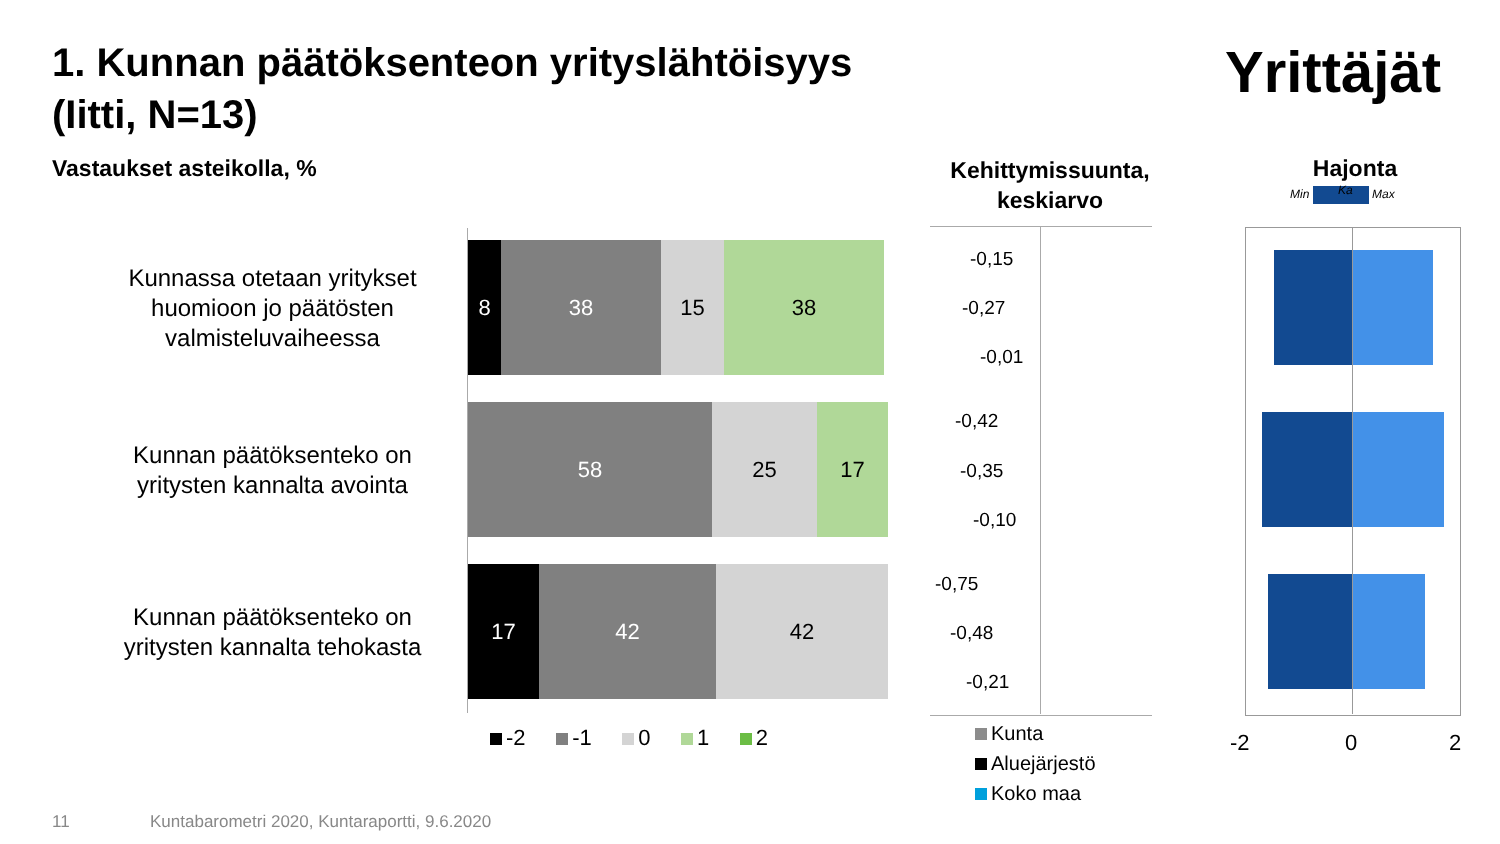1. Kunnan päätöksenteon yrityslähtöisyys
(Iitti, N=13)
Yrittäjät
Vastaukset asteikolla, %
Kehittymissuunta, keskiarvo
Hajonta
Min Max Ka
Kunnassa otetaan yritykset huomioon jo päätösten valmisteluvaiheessa
8 38 15 38
Kunnan päätöksenteko on yritysten kannalta avointa
58 25 17
Kunnan päätöksenteko on yritysten kannalta tehokasta
17 42 42
-2 -1 0 1 2
-0,15
-0,27
-0,01
-0,42
-0,35
-0,10
-0,75
-0,48
-0,21
Kunta
Aluejärjestö
Koko maa
-2 0 2
11
Kuntabarometri 2020, Kuntaraportti, 9.6.2020